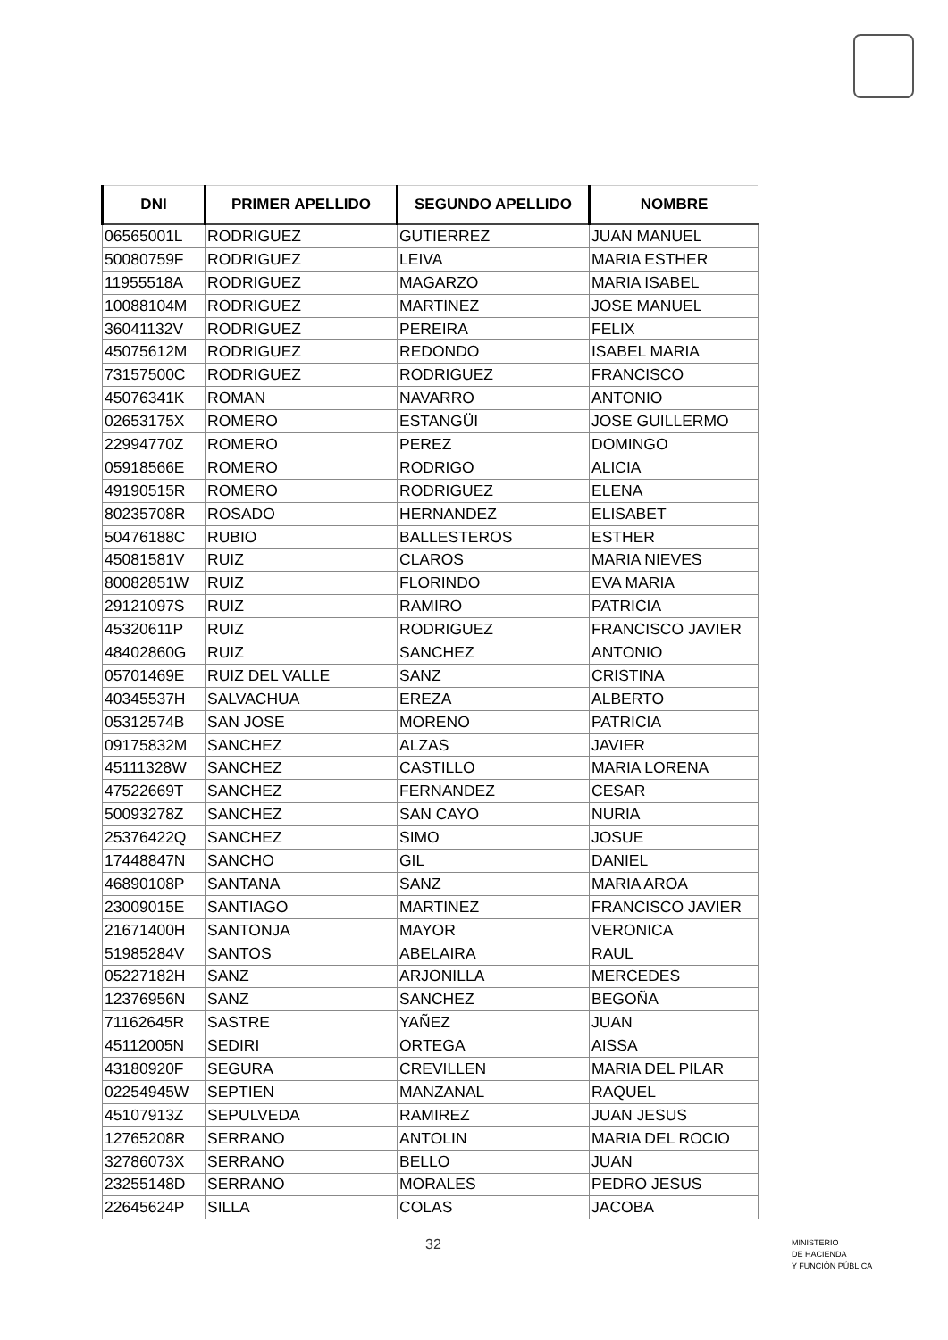| DNI | PRIMER APELLIDO | SEGUNDO APELLIDO | NOMBRE |
| --- | --- | --- | --- |
| 06565001L | RODRIGUEZ | GUTIERREZ | JUAN MANUEL |
| 50080759F | RODRIGUEZ | LEIVA | MARIA ESTHER |
| 11955518A | RODRIGUEZ | MAGARZO | MARIA ISABEL |
| 10088104M | RODRIGUEZ | MARTINEZ | JOSE MANUEL |
| 36041132V | RODRIGUEZ | PEREIRA | FELIX |
| 45075612M | RODRIGUEZ | REDONDO | ISABEL MARIA |
| 73157500C | RODRIGUEZ | RODRIGUEZ | FRANCISCO |
| 45076341K | ROMAN | NAVARRO | ANTONIO |
| 02653175X | ROMERO | ESTANGÜI | JOSE GUILLERMO |
| 22994770Z | ROMERO | PEREZ | DOMINGO |
| 05918566E | ROMERO | RODRIGO | ALICIA |
| 49190515R | ROMERO | RODRIGUEZ | ELENA |
| 80235708R | ROSADO | HERNANDEZ | ELISABET |
| 50476188C | RUBIO | BALLESTEROS | ESTHER |
| 45081581V | RUIZ | CLAROS | MARIA NIEVES |
| 80082851W | RUIZ | FLORINDO | EVA MARIA |
| 29121097S | RUIZ | RAMIRO | PATRICIA |
| 45320611P | RUIZ | RODRIGUEZ | FRANCISCO JAVIER |
| 48402860G | RUIZ | SANCHEZ | ANTONIO |
| 05701469E | RUIZ DEL VALLE | SANZ | CRISTINA |
| 40345537H | SALVACHUA | EREZA | ALBERTO |
| 05312574B | SAN JOSE | MORENO | PATRICIA |
| 09175832M | SANCHEZ | ALZAS | JAVIER |
| 45111328W | SANCHEZ | CASTILLO | MARIA LORENA |
| 47522669T | SANCHEZ | FERNANDEZ | CESAR |
| 50093278Z | SANCHEZ | SAN CAYO | NURIA |
| 25376422Q | SANCHEZ | SIMO | JOSUE |
| 17448847N | SANCHO | GIL | DANIEL |
| 46890108P | SANTANA | SANZ | MARIA AROA |
| 23009015E | SANTIAGO | MARTINEZ | FRANCISCO JAVIER |
| 21671400H | SANTONJA | MAYOR | VERONICA |
| 51985284V | SANTOS | ABELAIRA | RAUL |
| 05227182H | SANZ | ARJONILLA | MERCEDES |
| 12376956N | SANZ | SANCHEZ | BEGOÑA |
| 71162645R | SASTRE | YAÑEZ | JUAN |
| 45112005N | SEDIRI | ORTEGA | AISSA |
| 43180920F | SEGURA | CREVILLEN | MARIA DEL PILAR |
| 02254945W | SEPTIEN | MANZANAL | RAQUEL |
| 45107913Z | SEPULVEDA | RAMIREZ | JUAN JESUS |
| 12765208R | SERRANO | ANTOLIN | MARIA DEL ROCIO |
| 32786073X | SERRANO | BELLO | JUAN |
| 23255148D | SERRANO | MORALES | PEDRO JESUS |
| 22645624P | SILLA | COLAS | JACOBA |
32
MINISTERIO
DE HACIENDA
Y FUNCIÓN PÚBLICA